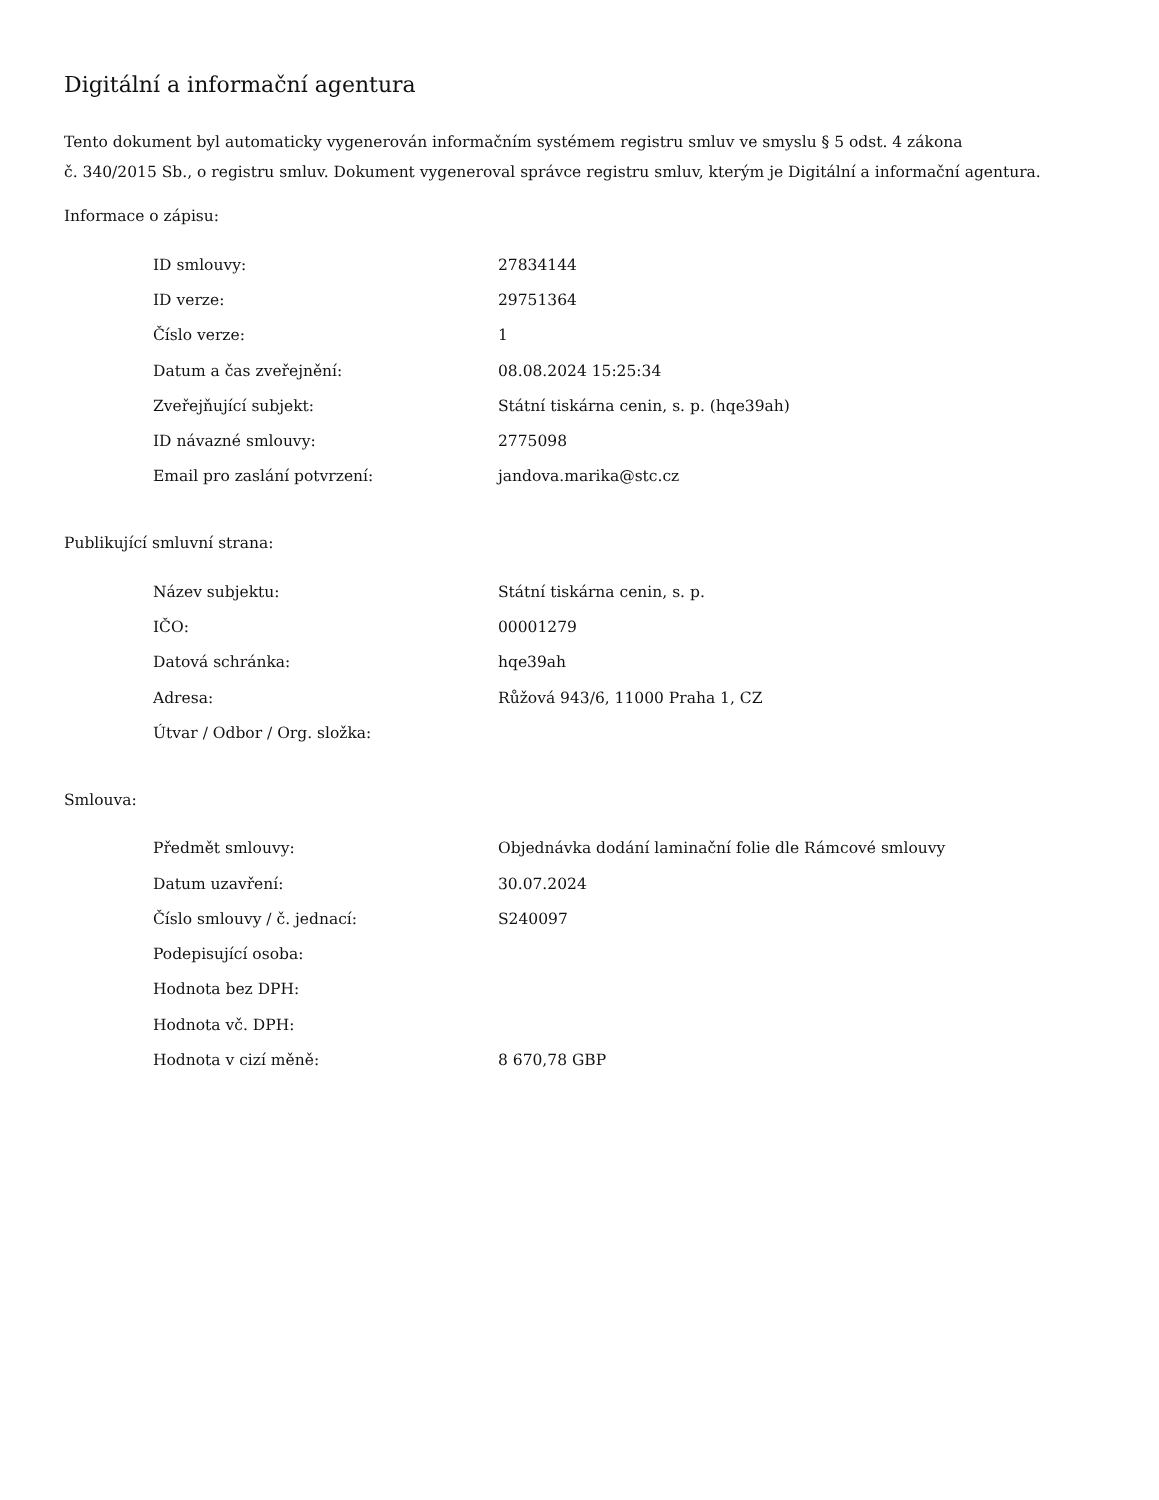Digitální a informační agentura
Tento dokument byl automaticky vygenerován informačním systémem registru smluv ve smyslu § 5 odst. 4 zákona
č. 340/2015 Sb., o registru smluv. Dokument vygeneroval správce registru smluv, kterým je Digitální a informační agentura.
Informace o zápisu:
| ID smlouvy: | 27834144 |
| ID verze: | 29751364 |
| Číslo verze: | 1 |
| Datum a čas zveřejnění: | 08.08.2024 15:25:34 |
| Zveřejňující subjekt: | Státní tiskárna cenin, s. p. (hqe39ah) |
| ID návazné smlouvy: | 2775098 |
| Email pro zaslání potvrzení: | jandova.marika@stc.cz |
Publikující smluvní strana:
| Název subjektu: | Státní tiskárna cenin, s. p. |
| IČO: | 00001279 |
| Datová schránka: | hqe39ah |
| Adresa: | Růžová 943/6, 11000 Praha 1, CZ |
| Útvar / Odbor / Org. složka: | |
Smlouva:
| Předmět smlouvy: | Objednávka dodání laminační folie dle Rámcové smlouvy |
| Datum uzavření: | 30.07.2024 |
| Číslo smlouvy / č. jednací: | S240097 |
| Podepisující osoba: | |
| Hodnota bez DPH: | |
| Hodnota vč. DPH: | |
| Hodnota v cizí měně: | 8 670,78 GBP |